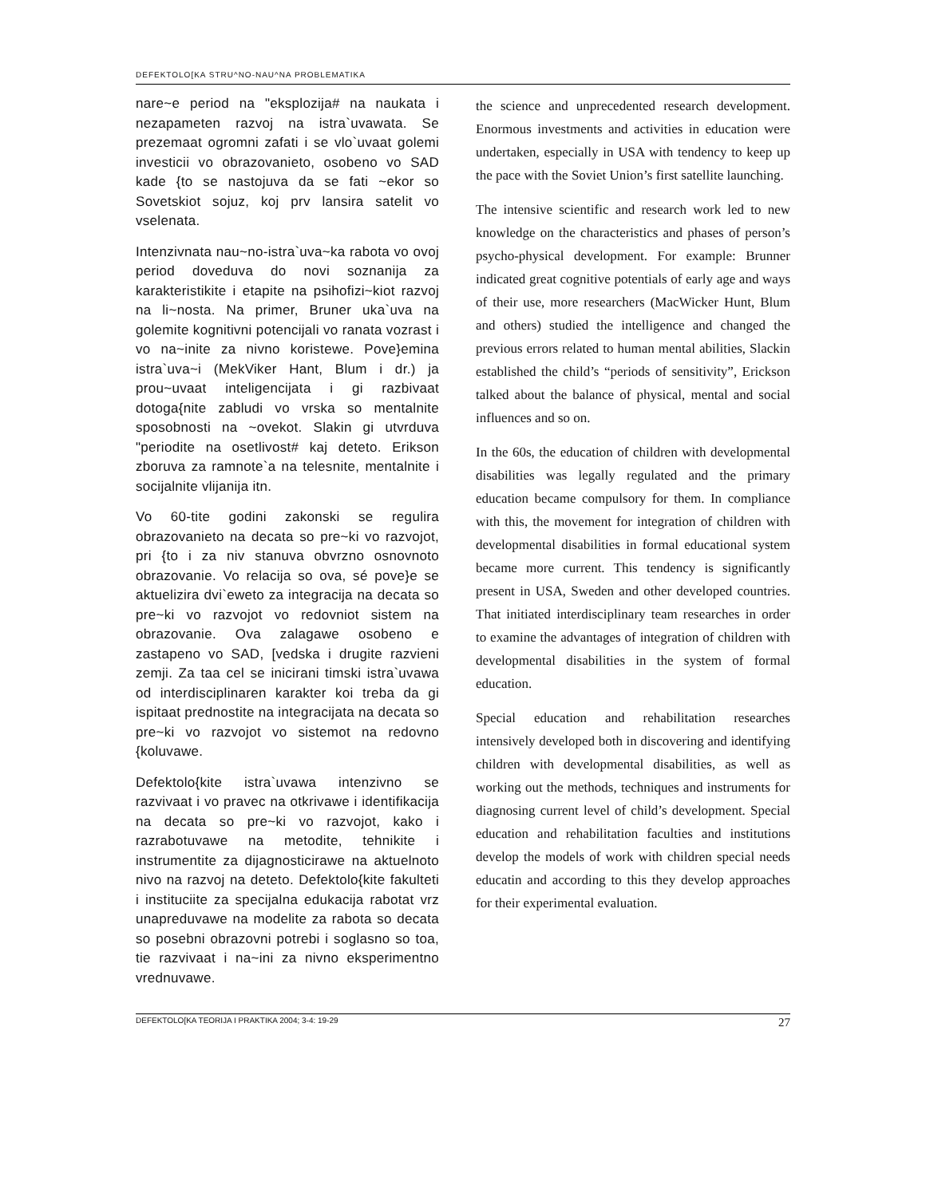DEFEKTOLO[KA STRU^NO-NAU^NA PROBLEMATIKA
nare~e period na "eksplozija# na naukata i nezapameten razvoj na istra`uvawata. Se prezemaat ogromni zafati i se vlo`uvaat golemi investicii vo obrazovanieto, osobeno vo SAD kade {to se nastojuva da se fati ~ekor so Sovetskiot sojuz, koj prv lansira satelit vo vselenata.
Intenzivnata nau~no-istra`uva~ka rabota vo ovoj period doveduva do novi soznanija za karakteristikite i etapite na psihofizi~kiot razvoj na li~nosta. Na primer, Bruner uka`uva na golemite kognitivni potencijali vo ranata vozrast i vo na~inite za nivno koristewe. Pove}emina istra`uva~i (MekViker Hant, Blum i dr.) ja prou~uvaat inteligencijata i gi razbivaat dotoga{nite zabludi vo vrska so mentalnite sposobnosti na ~ovekot. Slakin gi utvrduva "periodite na osetlivost# kaj deteto. Erikson zboruva za ramnote`a na telesnite, mentalnite i socijalnite vlijanija itn.
Vo 60-tite godini zakonski se regulira obrazovanieto na decata so pre~ki vo razvojot, pri {to i za niv stanuva obvrzno osnovnoto obrazovanie. Vo relacija so ova, sé pove}e se aktuelizira dvi`eweto za integracija na decata so pre~ki vo razvojot vo redovniot sistem na obrazovanie. Ova zalagawe osobeno e zastapeno vo SAD, [vedska i drugite razvieni zemji. Za taa cel se inicirani timski istra`uvawa od interdisciplinaren karakter koi treba da gi ispitaat prednostite na integracijata na decata so pre~ki vo razvojot vo sistemot na redovno {koluvawe.
Defektolo{kite istra`uvawa intenzivno se razvivaat i vo pravec na otkrivawe i identifikacija na decata so pre~ki vo razvojot, kako i razrabotuvawe na metodite, tehnikite i instrumentite za dijagnosticirawe na aktuelnoto nivo na razvoj na deteto. Defektolo{kite fakulteti i instituciite za specijalna edukacija rabotat vrz unapreduvawe na modelite za rabota so decata so posebni obrazovni potrebi i soglasno so toa, tie razvivaat i na~ini za nivno eksperimentno vrednuvawe.
the science and unprecedented research development. Enormous investments and activities in education were undertaken, especially in USA with tendency to keep up the pace with the Soviet Union’s first satellite launching.
The intensive scientific and research work led to new knowledge on the characteristics and phases of person’s psycho-physical development. For example: Brunner indicated great cognitive potentials of early age and ways of their use, more researchers (MacWicker Hunt, Blum and others) studied the intelligence and changed the previous errors related to human mental abilities, Slackin established the child’s “periods of sensitivity”, Erickson talked about the balance of physical, mental and social influences and so on.
In the 60s, the education of children with developmental disabilities was legally regulated and the primary education became compulsory for them. In compliance with this, the movement for integration of children with developmental disabilities in formal educational system became more current. This tendency is significantly present in USA, Sweden and other developed countries. That initiated interdisciplinary team researches in order to examine the advantages of integration of children with developmental disabilities in the system of formal education.
Special education and rehabilitation researches intensively developed both in discovering and identifying children with developmental disabilities, as well as working out the methods, techniques and instruments for diagnosing current level of child’s development. Special education and rehabilitation faculties and institutions develop the models of work with children special needs educatin and according to this they develop approaches for their experimental evaluation.
DEFEKTOLO[KA TEORIJA I PRAKTIKA 2004; 3-4: 19-29 27